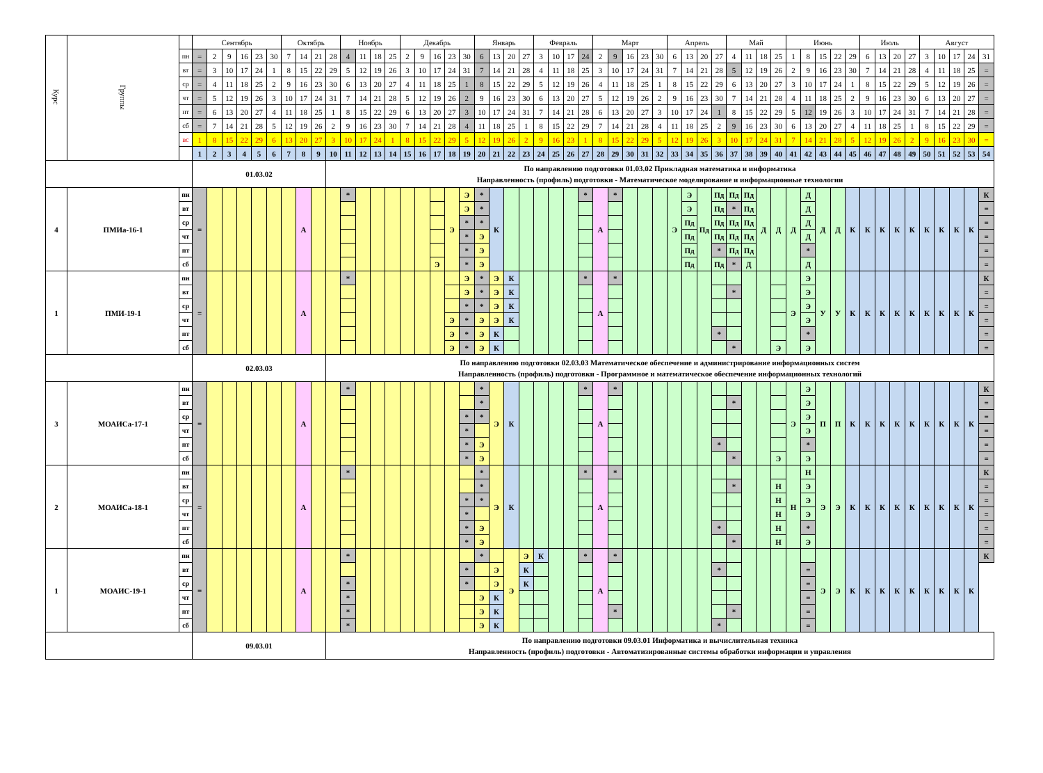| Курс | Группы | | Сентябрь | | | | | | Октябрь | | | | Ноябрь | | | | Декабрь | | | | | Январь | | | | Февраль | | | | Март | | | | | Апрель | | | | Май | | | | Июнь | | | | | Июль | | | | Август | | | | |
| | | пн | = | 2 | 9 | 16 | 23 | 30 | 7 | 14 | 21 | 28 | 4 | 11 | 18 | 25 | 2 | 9 | 16 | 23 | 30 | 6 | 13 | 20 | 27 | 3 | 10 | 17 | 24 | 2 | 9 | 16 | 23 | 30 | 6 | 13 | 20 | 27 | 4 | 11 | 18 | 25 | 1 | 8 | 15 | 22 | 29 | 6 | 13 | 20 | 27 | 3 | 10 | 17 | 24 | 31 |
| | | вт | = | 3 | 10 | 17 | 24 | 1 | 8 | 15 | 22 | 29 | 5 | 12 | 19 | 26 | 3 | 10 | 17 | 24 | 31 | 7 | 14 | 21 | 28 | 4 | 11 | 18 | 25 | 3 | 10 | 17 | 24 | 31 | 7 | 14 | 21 | 28 | 5 | 12 | 19 | 26 | 2 | 9 | 16 | 23 | 30 | 7 | 14 | 21 | 28 | 4 | 11 | 18 | 25 | = |
| | | ср | = | 4 | 11 | 18 | 25 | 2 | 9 | 16 | 23 | 30 | 6 | 13 | 20 | 27 | 4 | 11 | 18 | 25 | 1 | 8 | 15 | 22 | 29 | 5 | 12 | 19 | 26 | 4 | 11 | 18 | 25 | 1 | 8 | 15 | 22 | 29 | 6 | 13 | 20 | 27 | 3 | 10 | 17 | 24 | 1 | 8 | 15 | 22 | 29 | 5 | 12 | 19 | 26 | = |
| | | чт | = | 5 | 12 | 19 | 26 | 3 | 10 | 17 | 24 | 31 | 7 | 14 | 21 | 28 | 5 | 12 | 19 | 26 | 2 | 9 | 16 | 23 | 30 | 6 | 13 | 20 | 27 | 5 | 12 | 19 | 26 | 2 | 9 | 16 | 23 | 30 | 7 | 14 | 21 | 28 | 4 | 11 | 18 | 25 | 2 | 9 | 16 | 23 | 30 | 6 | 13 | 20 | 27 | = |
| | | пт | = | 6 | 13 | 20 | 27 | 4 | 11 | 18 | 25 | 1 | 8 | 15 | 22 | 29 | 6 | 13 | 20 | 27 | 3 | 10 | 17 | 24 | 31 | 7 | 14 | 21 | 28 | 6 | 13 | 20 | 27 | 3 | 10 | 17 | 24 | 1 | 8 | 15 | 22 | 29 | 5 | 12 | 19 | 26 | 3 | 10 | 17 | 24 | 31 | 7 | 14 | 21 | 28 | = |
| | | сб | = | 7 | 14 | 21 | 28 | 5 | 12 | 19 | 26 | 2 | 9 | 16 | 23 | 30 | 7 | 14 | 21 | 28 | 4 | 11 | 18 | 25 | 1 | 8 | 15 | 22 | 29 | 7 | 14 | 21 | 28 | 4 | 11 | 18 | 25 | 2 | 9 | 16 | 23 | 30 | 6 | 13 | 20 | 27 | 4 | 11 | 18 | 25 | 1 | 8 | 15 | 22 | 29 | = |
| | | вс | 1 | 8 | 15 | 22 | 29 | 6 | 13 | 20 | 27 | 3 | 10 | 17 | 24 | 1 | 8 | 15 | 22 | 29 | 5 | 12 | 19 | 26 | 2 | 9 | 16 | 23 | 1 | 8 | 15 | 22 | 29 | 5 | 12 | 19 | 26 | 3 | 10 | 17 | 24 | 31 | 7 | 14 | 21 | 28 | 5 | 12 | 19 | 26 | 2 | 9 | 16 | 23 | 30 | = |
| | | | 1 | 2 | 3 | 4 | 5 | 6 | 7 | 8 | 9 | 10 | 11 | 12 | 13 | 14 | 15 | 16 | 17 | 18 | 19 | 20 | 21 | 22 | 23 | 24 | 25 | 26 | 27 | 28 | 29 | 30 | 31 | 32 | 33 | 34 | 35 | 36 | 37 | 38 | 39 | 40 | 41 | 42 | 43 | 44 | 45 | 46 | 47 | 48 | 49 | 50 | 51 | 52 | 53 | 54 |
| | | | 01.03.02 | | | | | | | | | По направлению подготовки 01.03.02 Прикладная математика и информатика Направленность (профиль) подготовки - Математическое моделирование и информационные технологии | | | | | | | | | | | | | | | | | | | | | | | | | | | | | | | | | | | | | | | | | | | | |
| 4 | ПМИа-16-1 | пн | = | | | | | | | А | | | * | | | | | | | Э | Э | * | К | | | | | | * | А | * | | | | Э | Э | Пд | Пд | Пд | Пд | Д | Д | Д | Д | Д | Д | К | К | К | К | К | К | К | К | К | К |
| | | вт | | | | | | | | | | | | | | | | | | | Э | * | | | | | | | | | | | | | | Э | | Пд | * | Пд | | | | Д | | | | | | | | | | | | = |
| | | ср | | | | | | | | | | | | | | | | | | | * | * | | | | | | | | | | | | | | Пд | | Пд | Пд | Пд | | | | Д | | | | | | | | | | | | = |
| | | чт | | | | | | | | | | | | | | | | | | | * | Э | | | | | | | | | | | | | | Пд | | Пд | Пд | Пд | | | | Д | | | | | | | | | | | | = |
| | | пт | | | | | | | | | | | | | | | | | | | * | Э | | | | | | | | | | | | | | Пд | | * | Пд | Пд | | | | * | | | | | | | | | | | | = |
| | | сб | | | | | | | | | | | | | | | | | Э | | * | Э | | | | | | | | | | | | | | Пд | | Пд | * | Д | | | | Д | | | | | | | | | | | | = |
| 1 | ПМИ-19-1 | пн | = | | | | | | | А | | | * | | | | | | | | Э | * | Э | К | | | | | * | А | * | | | | | | | | | | | | Э | Э | У | У | К | К | К | К | К | К | К | К | К | К |
| | | вт | | | | | | | | | | | | | | | | | | | Э | * | Э | К | | | | | | | | | | | | | | | * | | | | | Э | | | | | | | | | | | | = |
| | | ср | | | | | | | | | | | | | | | | | | | * | * | Э | К | | | | | | | | | | | | | | | | | | | | Э | | | | | | | | | | | | = |
| | | чт | | | | | | | | | | | | | | | | | | Э | * | Э | Э | К | | | | | | | | | | | | | | | | | | | | Э | | | | | | | | | | | | = |
| | | пт | | | | | | | | | | | | | | | | | | Э | * | Э | К | | | | | | | | | | | | | | | * | | | | | | * | | | | | | | | | | | | = |
| | | сб | | | | | | | | | | | | | | | | | | Э | * | Э | К | | | | | | | | | | | | | | | | * | | | Э | | Э | | | | | | | | | | | | = |
| | | | 02.03.03 | | | | | | | | | По направлению подготовки 02.03.03 Математическое обеспечение и администрирование информационных систем Направленность (профиль) подготовки - Программное и математическое обеспечение информационных технологий | | | | | | | | | | | | | | | | | | | | | | | | | | | | | | | | | | | | | | | | | | | | |
| 3 | МОАИСа-17-1 | пн | = | | | | | | | А | | | * | | | | | | | | | * | Э | К | | | | | * | А | * | | | | | | | | | | | | Э | Э | П | П | К | К | К | К | К | К | К | К | К | К |
| | | вт | | | | | | | | | | | | | | | | | | | | * | | | | | | | | | | | | | | | | | * | | | | | Э | | | | | | | | | | | | = |
| | | ср | | | | | | | | | | | | | | | | | | | * | * | | | | | | | | | | | | | | | | | | | | | | Э | | | | | | | | | | | | = |
| | | чт | | | | | | | | | | | | | | | | | | | * | | | | | | | | | | | | | | | | | | | | | | | Э | | | | | | | | | | | | = |
| | | пт | | | | | | | | | | | | | | | | | | | * | Э | | | | | | | | | | | | | | | | * | | | | | | * | | | | | | | | | | | | = |
| | | сб | | | | | | | | | | | | | | | | | | | * | Э | | | | | | | | | | | | | | | | | * | | | Э | | Э | | | | | | | | | | | | = |
| 2 | МОАИСа-18-1 | пн | = | | | | | | | А | | | * | | | | | | | | | * | Э | К | | | | | * | А | * | | | | | | | | | | | | Н | Н | Э | Э | К | К | К | К | К | К | К | К | К | К |
| | | вт | | | | | | | | | | | | | | | | | | | | * | | | | | | | | | | | | | | | | | * | | | Н | | Э | | | | | | | | | | | | = |
| | | ср | | | | | | | | | | | | | | | | | | | * | * | | | | | | | | | | | | | | | | | | | | Н | | Э | | | | | | | | | | | | = |
| | | чт | | | | | | | | | | | | | | | | | | | * | | | | | | | | | | | | | | | | | | | | | Н | | Э | | | | | | | | | | | | = |
| | | пт | | | | | | | | | | | | | | | | | | | * | Э | | | | | | | | | | | | | | | | * | | | | Н | | * | | | | | | | | | | | | = |
| | | сб | | | | | | | | | | | | | | | | | | | * | Э | | | | | | | | | | | | | | | | | * | | | Н | | Э | | | | | | | | | | | | = |
| 1 | МОАИС-19-1 | пн | = | | | | | | | А | | | * | | | | | | | | | * | | Э | Э | К | | | * | А | * | | | | | | | | | | | | | | Э | Э | К | К | К | К | К | К | К | К | К | К |
| | | вт | | | | | | | | | | | | | | | | | | | * | | Э | | К | | | | | | | | | | | | | * | | | | | | = | | | | | | | | | | | | |
| | | ср | | | | | | | | | | | * | | | | | | | | * | | Э | | К | | | | | | | | | | | | | | | | | | | = | | | | | | | | | | | | |
| | | чт | | | | | | | | | | | * | | | | | | | | | Э | К | | | | | | | | | | | | | | | | | | | | | = | | | | | | | | | | | | |
| | | пт | | | | | | | | | | | * | | | | | | | | | Э | К | | | | | | | | * | | | | | | | | * | | | | | = | | | | | | | | | | | | |
| | | сб | | | | | | | | | | | * | | | | | | | | | Э | К | | | | | | | | | | | | | | | * | | | | | | = | | | | | | | | | | | | |
| | | | 09.03.01 | | | | | | | | | По направлению подготовки 09.03.01 Информатика и вычислительная техника Направленность (профиль) подготовки - Автоматизированные системы обработки информации и управления | | | | | | | | | | | | | | | | | | | | | | | | | | | | | | | | | | | | | | | | | | | | |